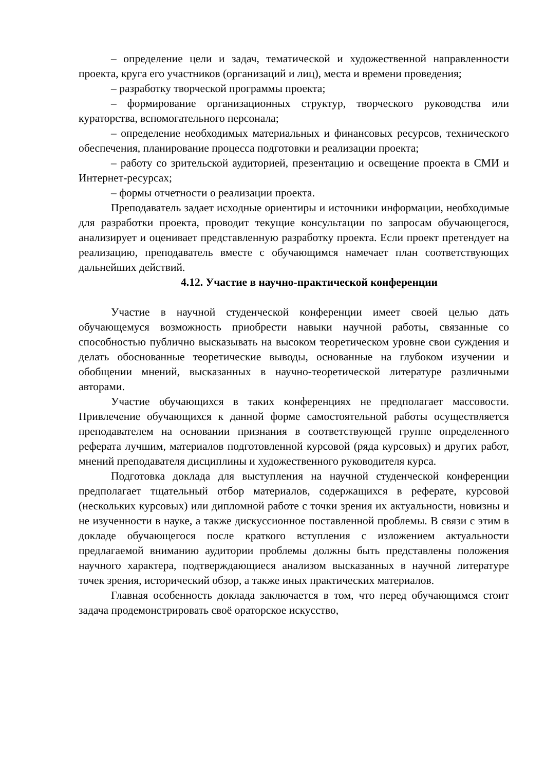– определение цели и задач, тематической и художественной направленности проекта, круга его участников (организаций и лиц), места и времени проведения;
– разработку творческой программы проекта;
– формирование организационных структур, творческого руководства или кураторства, вспомогательного персонала;
– определение необходимых материальных и финансовых ресурсов, технического обеспечения, планирование процесса подготовки и реализации проекта;
– работу со зрительской аудиторией, презентацию и освещение проекта в СМИ и Интернет-ресурсах;
– формы отчетности о реализации проекта.
Преподаватель задает исходные ориентиры и источники информации, необходимые для разработки проекта, проводит текущие консультации по запросам обучающегося, анализирует и оценивает представленную разработку проекта. Если проект претендует на реализацию, преподаватель вместе с обучающимся намечает план соответствующих дальнейших действий.
4.12. Участие в научно-практической конференции
Участие в научной студенческой конференции имеет своей целью дать обучающемуся возможность приобрести навыки научной работы, связанные со способностью публично высказывать на высоком теоретическом уровне свои суждения и делать обоснованные теоретические выводы, основанные на глубоком изучении и обобщении мнений, высказанных в научно-теоретической литературе различными авторами.
Участие обучающихся в таких конференциях не предполагает массовости. Привлечение обучающихся к данной форме самостоятельной работы осуществляется преподавателем на основании признания в соответствующей группе определенного реферата лучшим, материалов подготовленной курсовой (ряда курсовых) и других работ, мнений преподавателя дисциплины и художественного руководителя курса.
Подготовка доклада для выступления на научной студенческой конференции предполагает тщательный отбор материалов, содержащихся в реферате, курсовой (нескольких курсовых) или дипломной работе с точки зрения их актуальности, новизны и не изученности в науке, а также дискуссионное поставленной проблемы. В связи с этим в докладе обучающегося после краткого вступления с изложением актуальности предлагаемой вниманию аудитории проблемы должны быть представлены положения научного характера, подтверждающиеся анализом высказанных в научной литературе точек зрения, исторический обзор, а также иных практических материалов.
Главная особенность доклада заключается в том, что перед обучающимся стоит задача продемонстрировать своё ораторское искусство,